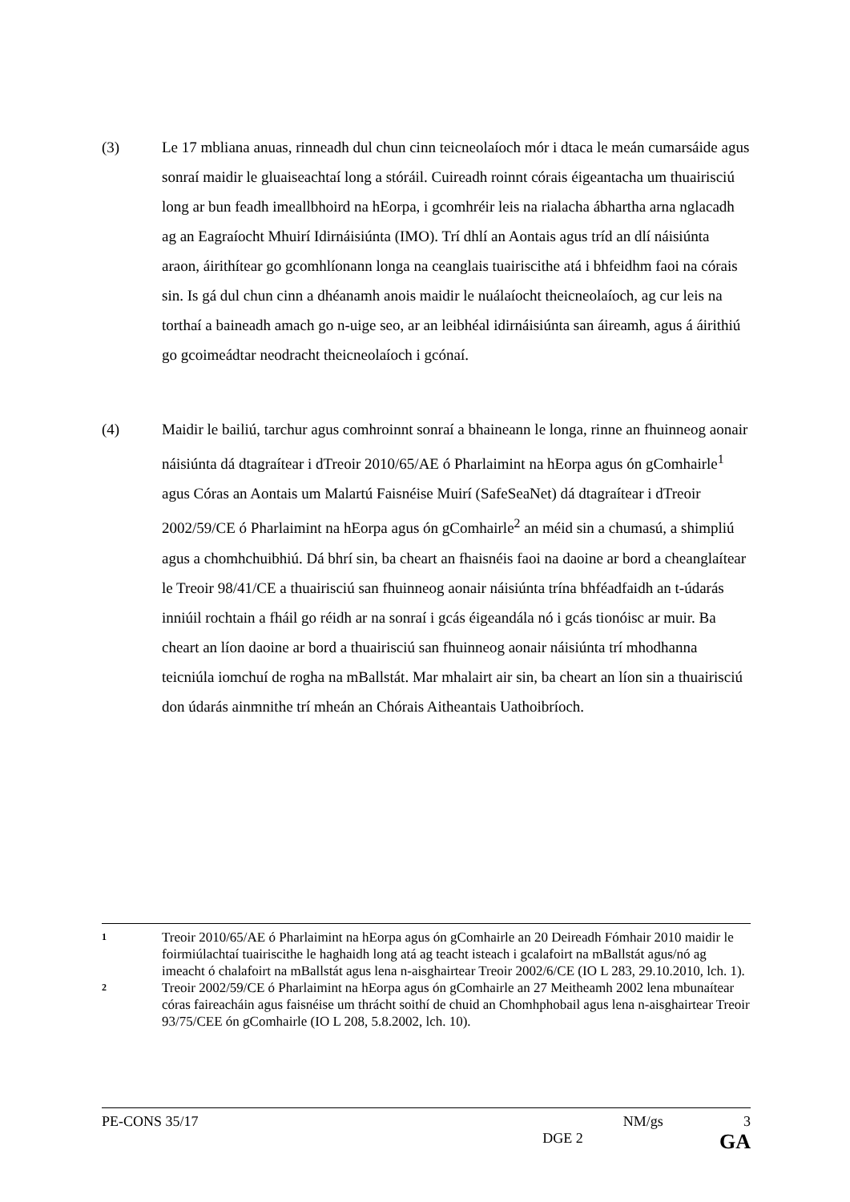(3) Le 17 mbliana anuas, rinneadh dul chun cinn teicneolaíoch mór i dtaca le meán cumarsáide agus sonraí maidir le gluaiseachtaí long a stóráil. Cuireadh roinnt córais éigeantacha um thuairisciú long ar bun feadh imeallbhoird na hEorpa, i gcomhréir leis na rialacha ábhartha arna nglacadh ag an Eagraíocht Mhuirí Idirnáisiúnta (IMO). Trí dhlí an Aontais agus tríd an dlí náisiúnta araon, áirithítear go gcomhlíonann longa na ceanglais tuairiscithe atá i bhfeidhm faoi na córais sin. Is gá dul chun cinn a dhéanamh anois maidir le nuálaíocht theicneolaíoch, ag cur leis na torthaí a baineadh amach go n-uige seo, ar an leibhéal idirnáisiúnta san áireamh, agus á áirithiú go gcoimeádtar neodracht theicneolaíoch i gcónaí.
(4) Maidir le bailiú, tarchur agus comhroinnt sonraí a bhaineann le longa, rinne an fhuinneog aonair náisiúnta dá dtagraítear i dTreoir 2010/65/AE ó Pharlaimint na hEorpa agus ón gComhairle<sup>1</sup> agus Córas an Aontais um Malartú Faisnéise Muirí (SafeSeaNet) dá dtagraítear i dTreoir 2002/59/CE ó Pharlaimint na hEorpa agus ón gComhairle<sup>2</sup> an méid sin a chumasú, a shimpliú agus a chomhchuibhiú. Dá bhrí sin, ba cheart an fhaisnéis faoi na daoine ar bord a cheanglaítear le Treoir 98/41/CE a thuairisciú san fhuinneog aonair náisiúnta trína bhféadfaidh an t-údarás inniúil rochtain a fháil go réidh ar na sonraí i gcás éigeandála nó i gcás tionóisc ar muir. Ba cheart an líon daoine ar bord a thuairisciú san fhuinneog aonair náisiúnta trí mhodhanna teicniúla iomchuí de rogha na mBallstát. Mar mhalairt air sin, ba cheart an líon sin a thuairisciú don údarás ainmnithe trí mheán an Chórais Aitheantais Uathoibríoch.
1
Treoir 2010/65/AE ó Pharlaimint na hEorpa agus ón gComhairle an 20 Deireadh Fómhair 2010 maidir le foirmiúlachtaí tuairiscithe le haghaidh long atá ag teacht isteach i gcalafoirt na mBallstát agus/nó ag imeacht ó chalafoirt na mBallstát agus lena n-aisghairtear Treoir 2002/6/CE (IO L 283, 29.10.2010, lch. 1).
2
Treoir 2002/59/CE ó Pharlaimint na hEorpa agus ón gComhairle an 27 Meitheamh 2002 lena mbunaítear córas faireacháin agus faisnéise um thrácht soithí de chuid an Chomhphobail agus lena n-aisghairtear Treoir 93/75/CEE ón gComhairle (IO L 208, 5.8.2002, lch. 10).
PE-CONS 35/17 NM/gs 3
DGE 2 GA